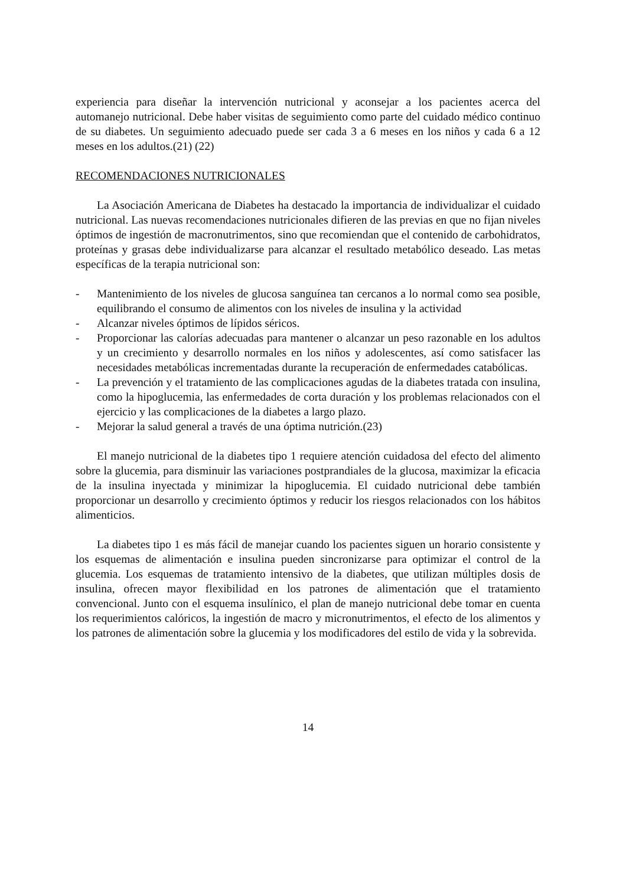experiencia para diseñar la intervención nutricional y aconsejar a los pacientes acerca del automanejo nutricional. Debe haber visitas de seguimiento como parte del cuidado médico continuo de su diabetes. Un seguimiento adecuado puede ser cada 3 a 6 meses en los niños y cada 6 a 12 meses en los adultos.(21) (22)
RECOMENDACIONES NUTRICIONALES
La Asociación Americana de Diabetes ha destacado la importancia de individualizar el cuidado nutricional. Las nuevas recomendaciones nutricionales difieren de las previas en que no fijan niveles óptimos de ingestión de macronutrimentos, sino que recomiendan que el contenido de carbohidratos, proteínas y grasas debe individualizarse para alcanzar el resultado metabólico deseado. Las metas específicas de la terapia nutricional son:
- Mantenimiento de los niveles de glucosa sanguínea tan cercanos a lo normal como sea posible, equilibrando el consumo de alimentos con los niveles de insulina y la actividad
- Alcanzar niveles óptimos de lípidos séricos.
- Proporcionar las calorías adecuadas para mantener o alcanzar un peso razonable en los adultos y un crecimiento y desarrollo normales en los niños y adolescentes, así como satisfacer las necesidades metabólicas incrementadas durante la recuperación de enfermedades catabólicas.
- La prevención y el tratamiento de las complicaciones agudas de la diabetes tratada con insulina, como la hipoglucemia, las enfermedades de corta duración y los problemas relacionados con el ejercicio y las complicaciones de la diabetes a largo plazo.
- Mejorar la salud general a través de una óptima nutrición.(23)
El manejo nutricional de la diabetes tipo 1 requiere atención cuidadosa del efecto del alimento sobre la glucemia, para disminuir las variaciones postprandiales de la glucosa, maximizar la eficacia de la insulina inyectada y minimizar la hipoglucemia. El cuidado nutricional debe también proporcionar un desarrollo y crecimiento óptimos y reducir los riesgos relacionados con los hábitos alimenticios.
La diabetes tipo 1 es más fácil de manejar cuando los pacientes siguen un horario consistente y los esquemas de alimentación e insulina pueden sincronizarse para optimizar el control de la glucemia. Los esquemas de tratamiento intensivo de la diabetes, que utilizan múltiples dosis de insulina, ofrecen mayor flexibilidad en los patrones de alimentación que el tratamiento convencional. Junto con el esquema insulínico, el plan de manejo nutricional debe tomar en cuenta los requerimientos calóricos, la ingestión de macro y micronutrimentos, el efecto de los alimentos y los patrones de alimentación sobre la glucemia y los modificadores del estilo de vida y la sobrevida.
14